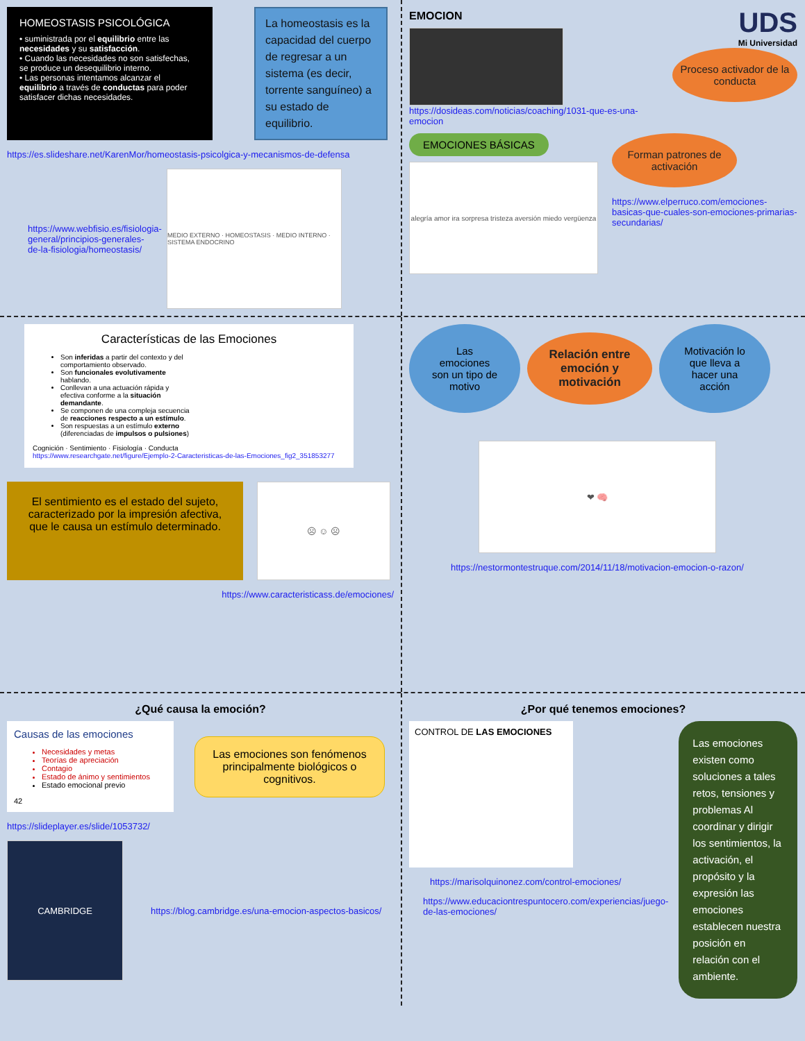HOMEOSTASIS PSICOLÓGICA
• suministrada por el equilibrio entre las necesidades y su satisfacción.
• Cuando las necesidades no son satisfechas, se produce un desequilibrio interno.
• Las personas intentamos alcanzar el equilibrio a través de conductas para poder satisfacer dichas necesidades.
La homeostasis es la capacidad del cuerpo de regresar a un sistema (es decir, torrente sanguíneo) a su estado de equilibrio.
https://es.slideshare.net/KarenMor/homeostasis-psicolgica-y-mecanismos-de-defensa
https://www.webfisio.es/fisiologia-general/principios-generales-de-la-fisiologia/homeostasis/
MEDIO EXTERNO · HOMEOSTASIS · MEDIO INTERNO · SISTEMA ENDOCRINO
EMOCION
https://dosideas.com/noticias/coaching/1031-que-es-una-emocion
UDS
Mi Universidad
Proceso activador de la conducta
EMOCIONES BÁSICAS
alegría amor ira sorpresa tristeza aversión miedo vergüenza
Forman patrones de activación
https://www.elperruco.com/emociones-basicas-que-cuales-son-emociones-primarias-secundarias/
Características de las Emociones
Son inferidas a partir del contexto y del comportamiento observado.
Son funcionales evolutivamente hablando.
Conllevan a una actuación rápida y efectiva conforme a la situación demandante.
Se componen de una compleja secuencia de reacciones respecto a un estímulo.
Son respuestas a un estímulo externo (diferenciadas de impulsos o pulsiones)
Cognición · Sentimiento · Fisiología · Conducta
https://www.researchgate.net/figure/Ejemplo-2-Caracteristicas-de-las-Emociones_fig2_351853277
El sentimiento es el estado del sujeto, caracterizado por la impresión afectiva, que le causa un estímulo determinado.
☹ ☺ ☹
https://www.caracteristicass.de/emociones/
Las emociones son un tipo de motivo
Relación entre emoción y motivación
Motivación lo que lleva a hacer una acción
❤ 🧠
https://nestormontestruque.com/2014/11/18/motivacion-emocion-o-razon/
¿Qué causa la emoción?
Causas de las emociones
Necesidades y metas
Teorías de apreciación
Contagio
Estado de ánimo y sentimientos
Estado emocional previo
42
Las emociones son fenómenos principalmente biológicos o cognitivos.
https://slideplayer.es/slide/1053732/
CAMBRIDGE
https://blog.cambridge.es/una-emocion-aspectos-basicos/
¿Por qué tenemos emociones?
CONTROL DE LAS EMOCIONES
https://marisolquinonez.com/control-emociones/
https://www.educaciontrespuntocero.com/experiencias/juego-de-las-emociones/
Las emociones existen como soluciones a tales retos, tensiones y problemas Al coordinar y dirigir los sentimientos, la activación, el propósito y la expresión las emociones establecen nuestra posición en relación con el ambiente.